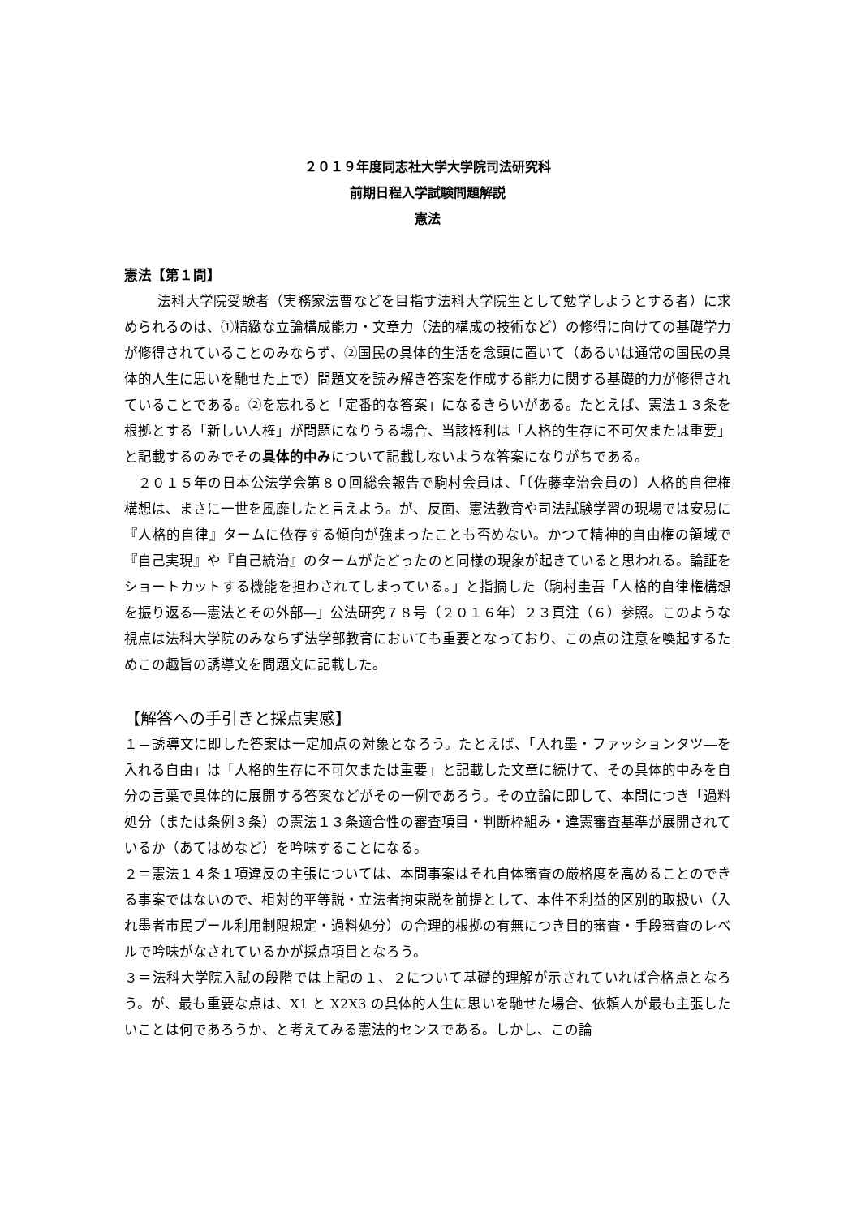２０１９年度同志社大学大学院司法研究科
前期日程入学試験問題解説
憲法
憲法【第１問】
法科大学院受験者（実務家法曹などを目指す法科大学院生として勉学しようとする者）に求められるのは、①精緻な立論構成能力・文章力（法的構成の技術など）の修得に向けての基礎学力が修得されていることのみならず、②国民の具体的生活を念頭に置いて（あるいは通常の国民の具体的人生に思いを馳せた上で）問題文を読み解き答案を作成する能力に関する基礎的力が修得されていることである。②を忘れると「定番的な答案」になるきらいがある。たとえば、憲法１３条を根拠とする「新しい人権」が問題になりうる場合、当該権利は「人格的生存に不可欠または重要」と記載するのみでその具体的中みについて記載しないような答案になりがちである。
２０１５年の日本公法学会第８０回総会報告で駒村会員は、「〔佐藤幸治会員の〕人格的自律権構想は、まさに一世を風靡したと言えよう。が、反面、憲法教育や司法試験学習の現場では安易に『人格的自律』タームに依存する傾向が強まったことも否めない。かつて精神的自由権の領域で『自己実現』や『自己統治』のタームがたどったのと同様の現象が起きていると思われる。論証をショートカットする機能を担わされてしまっている。」と指摘した（駒村圭吾「人格的自律権構想を振り返る―憲法とその外部―」公法研究７８号（２０１６年）２３頁注（６）参照。このような視点は法科大学院のみならず法学部教育においても重要となっており、この点の注意を喚起するためこの趣旨の誘導文を問題文に記載した。
【解答への手引きと採点実感】
１＝誘導文に即した答案は一定加点の対象となろう。たとえば、「入れ墨・ファッションタツ―を入れる自由」は「人格的生存に不可欠または重要」と記載した文章に続けて、その具体的中みを自分の言葉で具体的に展開する答案などがその一例であろう。その立論に即して、本問につき「過料処分（または条例３条）の憲法１３条適合性の審査項目・判断枠組み・違憲審査基準が展開されているか（あてはめなど）を吟味することになる。
２＝憲法１４条１項違反の主張については、本問事案はそれ自体審査の厳格度を高めることのできる事案ではないので、相対的平等説・立法者拘束説を前提として、本件不利益的区別的取扱い（入れ墨者市民プール利用制限規定・過料処分）の合理的根拠の有無につき目的審査・手段審査のレベルで吟味がなされているかが採点項目となろう。
３＝法科大学院入試の段階では上記の１、２について基礎的理解が示されていれば合格点となろう。が、最も重要な点は、X1 と X2X3 の具体的人生に思いを馳せた場合、依頼人が最も主張したいことは何であろうか、と考えてみる憲法的センスである。しかし、この論